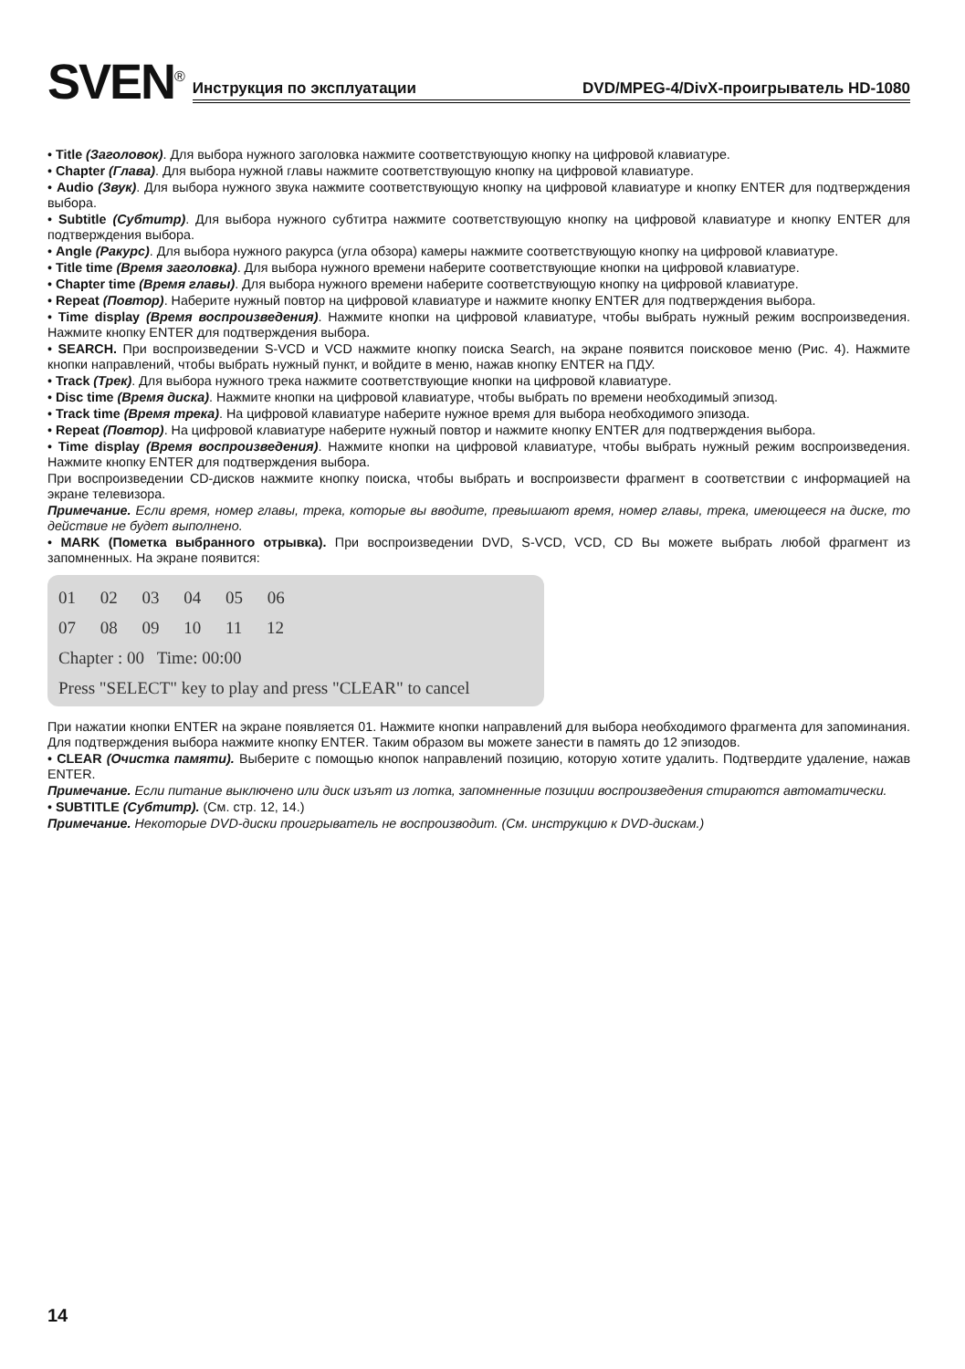SVEN<sup>®</sup>
Инструкция по эксплуатации DVD/MPEG-4/DivX-проигрыватель HD-1080
• Title (Заголовок). Для выбора нужного заголовка нажмите соответствующую кнопку на цифровой клавиатуре.
• Chapter (Глава). Для выбора нужной главы нажмите соответствующую кнопку на цифровой клавиатуре.
• Audio (Звук). Для выбора нужного звука нажмите соответствующую кнопку на цифровой клавиатуре и кнопку ENTER для подтверждения выбора.
• Subtitle (Субтитр). Для выбора нужного субтитра нажмите соответствующую кнопку на цифровой клавиатуре и кнопку ENTER для подтверждения выбора.
• Angle (Ракурс). Для выбора нужного ракурса (угла обзора) камеры нажмите соответствующую кнопку на цифровой клавиатуре.
• Title time (Время заголовка). Для выбора нужного времени наберите соответствующие кнопки на цифровой клавиатуре.
• Chapter time (Время главы). Для выбора нужного времени наберите соответствующую кнопку на цифровой клавиатуре.
• Repeat (Повтор). Наберите нужный повтор на цифровой клавиатуре и нажмите кнопку ENTER для подтверждения выбора.
• Time display (Время воспроизведения). Нажмите кнопки на цифровой клавиатуре, чтобы выбрать нужный режим воспроизведения. Нажмите кнопку ENTER для подтверждения выбора.
• SEARCH. При воспроизведении S-VCD и VCD нажмите кнопку поиска Search, на экране появится поисковое меню (Рис. 4). Нажмите кнопки направлений, чтобы выбрать нужный пункт, и войдите в меню, нажав кнопку ENTER на ПДУ.
• Track (Трек). Для выбора нужного трека нажмите соответствующие кнопки на цифровой клавиатуре.
• Disc time (Время диска). Нажмите кнопки на цифровой клавиатуре, чтобы выбрать по времени необходимый эпизод.
• Track time (Время трека). На цифровой клавиатуре наберите нужное время для выбора необходимого эпизода.
• Repeat (Повтор). На цифровой клавиатуре наберите нужный повтор и нажмите кнопку ENTER для подтверждения выбора.
• Time display (Время воспроизведения). Нажмите кнопки на цифровой клавиатуре, чтобы выбрать нужный режим воспроизведения. Нажмите кнопку ENTER для подтверждения выбора.
При воспроизведении CD-дисков нажмите кнопку поиска, чтобы выбрать и воспроизвести фрагмент в соответствии с информацией на экране телевизора.
Примечание. Если время, номер главы, трека, которые вы вводите, превышают время, номер главы, трека, имеющееся на диске, то действие не будет выполнено.
• MARK (Пометка выбранного отрывка). При воспроизведении DVD, S-VCD, VCD, CD Вы можете выбрать любой фрагмент из запомненных. На экране появится:
01 02 03 04 05 06
07 08 09 10 11 12
Chapter : 00 Time: 00:00
Press "SELECT" key to play and press "CLEAR" to cancel
При нажатии кнопки ENTER на экране появляется 01. Нажмите кнопки направлений для выбора необходимого фрагмента для запоминания. Для подтверждения выбора нажмите кнопку ENTER. Таким образом вы можете занести в память до 12 эпизодов.
• CLEAR (Очистка памяти). Выберите с помощью кнопок направлений позицию, которую хотите удалить. Подтвердите удаление, нажав ENTER.
Примечание. Если питание выключено или диск изъят из лотка, запомненные позиции воспроизведения стираются автоматически.
• SUBTITLE (Субтитр). (См. стр. 12, 14.)
Примечание. Некоторые DVD-диски проигрыватель не воспроизводит. (См. инструкцию к DVD-дискам.)
14